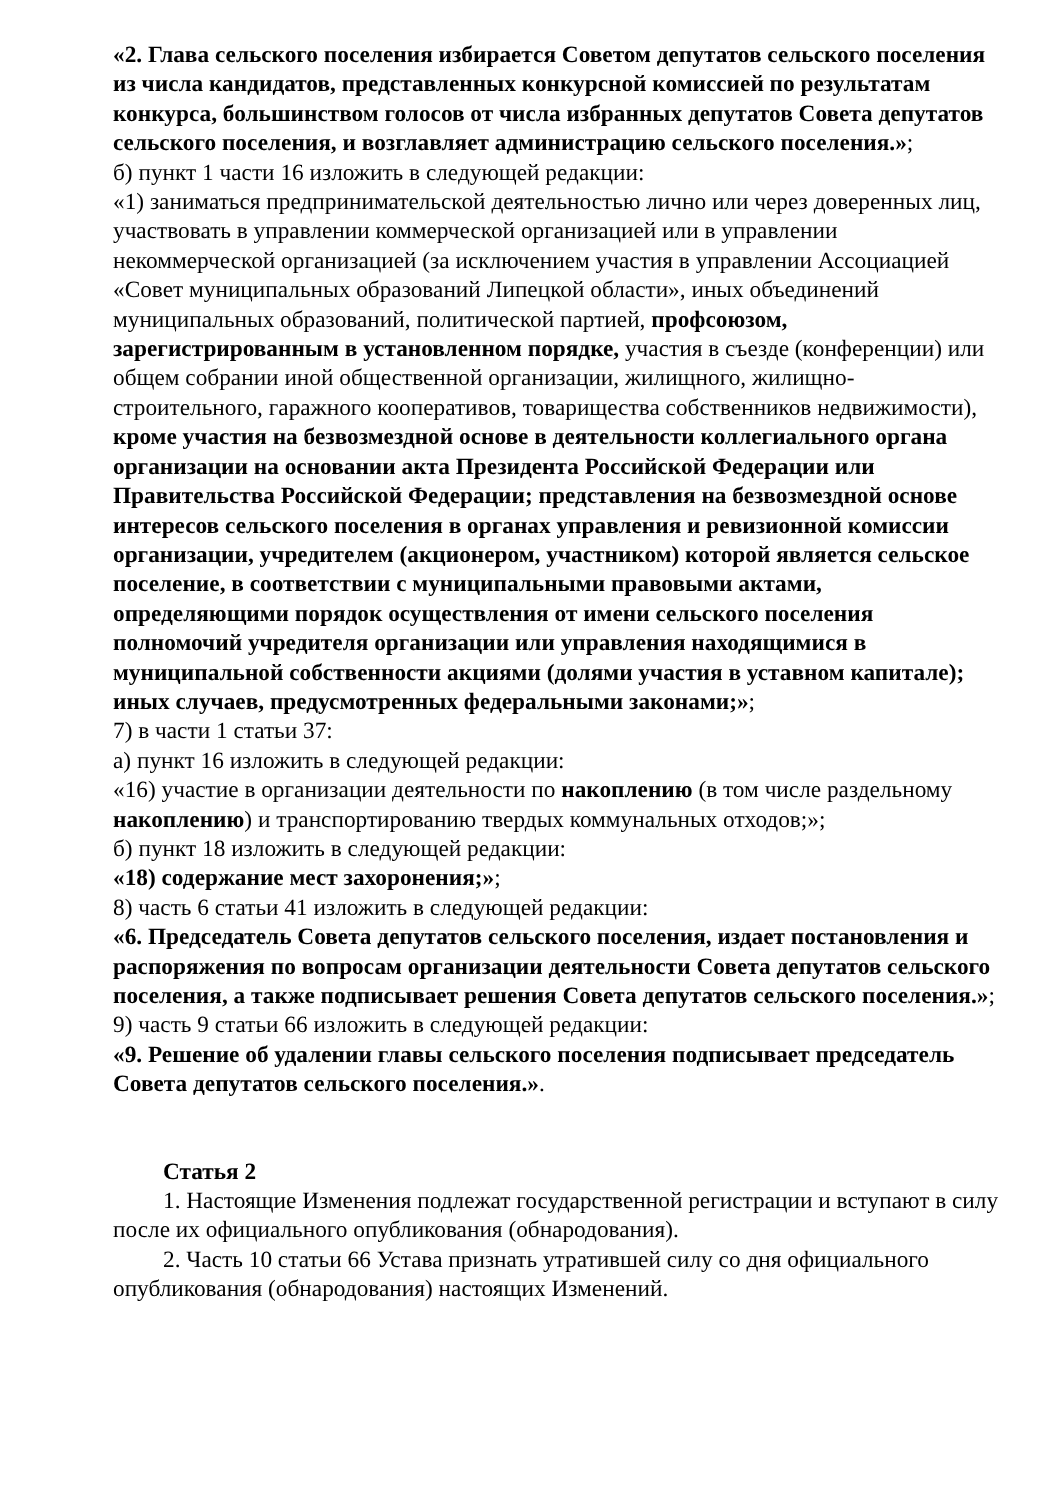«2. Глава сельского поселения избирается Советом депутатов сельского поселения из числа кандидатов, представленных конкурсной комиссией по результатам конкурса, большинством голосов от числа избранных депутатов Совета депутатов сельского поселения, и возглавляет администрацию сельского поселения.»;
б) пункт 1 части 16 изложить в следующей редакции:
«1) заниматься предпринимательской деятельностью лично или через доверенных лиц, участвовать в управлении коммерческой организацией или в управлении некоммерческой организацией (за исключением участия в управлении Ассоциацией «Совет муниципальных образований Липецкой области», иных объединений муниципальных образований, политической партией, профсоюзом, зарегистрированным в установленном порядке, участия в съезде (конференции) или общем собрании иной общественной организации, жилищного, жилищно-строительного, гаражного кооперативов, товарищества собственников недвижимости), кроме участия на безвозмездной основе в деятельности коллегиального органа организации на основании акта Президента Российской Федерации или Правительства Российской Федерации; представления на безвозмездной основе интересов сельского поселения в органах управления и ревизионной комиссии организации, учредителем (акционером, участником) которой является сельское поселение, в соответствии с муниципальными правовыми актами, определяющими порядок осуществления от имени сельского поселения полномочий учредителя организации или управления находящимися в муниципальной собственности акциями (долями участия в уставном капитале); иных случаев, предусмотренных федеральными законами;»;
7) в части 1 статьи 37:
а) пункт 16 изложить в следующей редакции:
«16) участие в организации деятельности по накоплению (в том числе раздельному накоплению) и транспортированию твердых коммунальных отходов;»;
б) пункт 18 изложить в следующей редакции:
«18) содержание мест захоронения;»;
8) часть 6 статьи 41 изложить в следующей редакции:
«6. Председатель Совета депутатов сельского поселения, издает постановления и распоряжения по вопросам организации деятельности Совета депутатов сельского поселения, а также подписывает решения Совета депутатов сельского поселения.»;
9) часть 9 статьи 66 изложить в следующей редакции:
«9. Решение об удалении главы сельского поселения подписывает председатель Совета депутатов сельского поселения.».
Статья 2
1. Настоящие Изменения подлежат государственной регистрации и вступают в силу после их официального опубликования (обнародования).
2. Часть 10 статьи 66 Устава признать утратившей силу со дня официального опубликования (обнародования) настоящих Изменений.